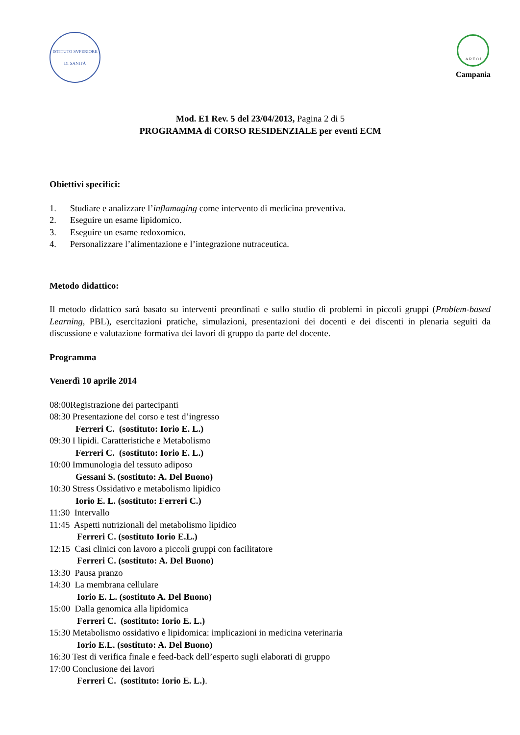ISTITUTO SVPERIORE DI SANITÀ
A.R.T.O.I
Campania
Mod. E1 Rev. 5 del 23/04/2013, Pagina 2 di 5
PROGRAMMA di CORSO RESIDENZIALE per eventi ECM
Obiettivi specifici:
1. Studiare e analizzare l’inflamaging come intervento di medicina preventiva.
2. Eseguire un esame lipidomico.
3. Eseguire un esame redoxomico.
4. Personalizzare l’alimentazione e l’integrazione nutraceutica.
Metodo didattico:
Il metodo didattico sarà basato su interventi preordinati e sullo studio di problemi in piccoli gruppi (Problem-based Learning, PBL), esercitazioni pratiche, simulazioni, presentazioni dei docenti e dei discenti in plenaria seguiti da discussione e valutazione formativa dei lavori di gruppo da parte del docente.
Programma
Venerdì 10 aprile 2014
08:00Registrazione dei partecipanti
08:30 Presentazione del corso e test d’ingresso
Ferreri C. (sostituto: Iorio E. L.)
09:30 I lipidi. Caratteristiche e Metabolismo
Ferreri C. (sostituto: Iorio E. L.)
10:00 Immunologia del tessuto adiposo
Gessani S. (sostituto: A. Del Buono)
10:30 Stress Ossidativo e metabolismo lipidico
Iorio E. L. (sostituto: Ferreri C.)
11:30 Intervallo
11:45 Aspetti nutrizionali del metabolismo lipidico
Ferreri C. (sostituto Iorio E.L.)
12:15 Casi clinici con lavoro a piccoli gruppi con facilitatore
Ferreri C. (sostituto: A. Del Buono)
13:30 Pausa pranzo
14:30 La membrana cellulare
Iorio E. L. (sostituto A. Del Buono)
15:00 Dalla genomica alla lipidomica
Ferreri C. (sostituto: Iorio E. L.)
15:30 Metabolismo ossidativo e lipidomica: implicazioni in medicina veterinaria
Iorio E.L. (sostituto: A. Del Buono)
16:30 Test di verifica finale e feed-back dell’esperto sugli elaborati di gruppo
17:00 Conclusione dei lavori
Ferreri C. (sostituto: Iorio E. L.).